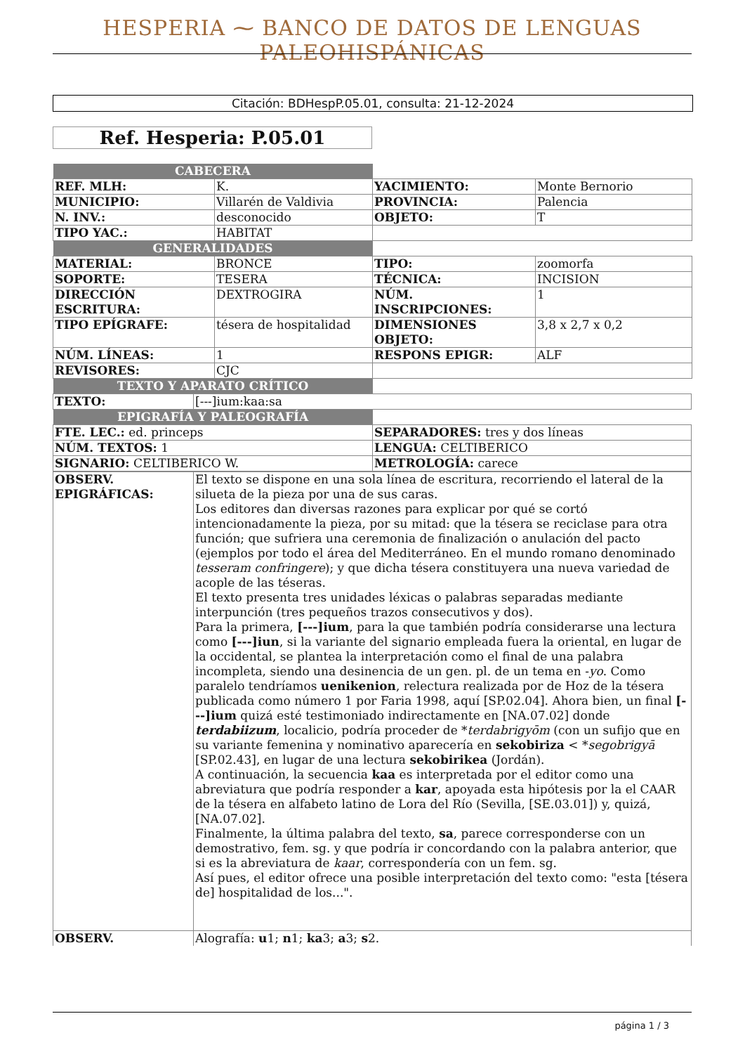HESPERIA ⁓ BANCO DE DATOS DE LENGUAS PALEOHISPÁNICAS
Citación: BDHespP.05.01, consulta: 21-12-2024
Ref. Hesperia: P.05.01
| CABECERA | | | |
| REF. MLH: | K. | YACIMIENTO: | Monte Bernorio |
| MUNICIPIO: | Villarén de Valdivia | PROVINCIA: | Palencia |
| N. INV.: | desconocido | OBJETO: | T |
| TIPO YAC.: | HABITAT | | |
| GENERALIDADES | | | |
| MATERIAL: | BRONCE | TIPO: | zoomorfa |
| SOPORTE: | TESERA | TÉCNICA: | INCISION |
| DIRECCIÓN ESCRITURA: | DEXTROGIRA | NÚM. INSCRIPCIONES: | 1 |
| TIPO EPÍGRAFE: | tésera de hospitalidad | DIMENSIONES OBJETO: | 3,8 x 2,7 x 0,2 |
| NÚM. LÍNEAS: | 1 | RESPONS EPIGR: | ALF |
| REVISORES: | CJC | | |
| TEXTO Y APARATO CRÍTICO | | | |
| TEXTO: | [---]ium:kaa:sa |
| EPIGRAFÍA Y PALEOGRAFÍA | |
| FTE. LEC.: ed. princeps | SEPARADORES: tres y dos líneas |
| NÚM. TEXTOS: 1 | LENGUA: CELTIBERICO |
| SIGNARIO: CELTIBERICO W. | METROLOGÍA: carece |
| OBSERV. EPIGRÁFICAS: | El texto se dispone en una sola línea de escritura, recorriendo el lateral de la silueta de la pieza por una de sus caras. Los editores dan diversas razones para explicar por qué se cortó intencionadamente la pieza, por su mitad: que la tésera se reciclase para otra función; que sufriera una ceremonia de finalización o anulación del pacto (ejemplos por todo el área del Mediterráneo. En el mundo romano denominado tesseram confringere ); y que dicha tésera constituyera una nueva variedad de acople de las téseras. El texto presenta tres unidades léxicas o palabras separadas mediante interpunción (tres pequeños trazos consecutivos y dos). Para la primera, [---]ium , para la que también podría considerarse una lectura como [---]iun , si la variante del signario empleada fuera la oriental, en lugar de la occidental, se plantea la interpretación como el final de una palabra incompleta, siendo una desinencia de un gen. pl. de un tema en - yo . Como paralelo tendríamos uenikenion , relectura realizada por de Hoz de la tésera publicada como número 1 por Faria 1998, aquí [SP.02.04]. Ahora bien, un final [---]ium quizá esté testimoniado indirectamente en [NA.07.02] donde terdabiizum , localicio, podría proceder de * terdabrigyōm (con un sufijo que en su variante femenina y nominativo aparecería en sekobiriza < * segobrigyā [SP.02.43], en lugar de una lectura sekobirikea (Jordán). A continuación, la secuencia kaa es interpretada por el editor como una abreviatura que podría responder a kar , apoyada esta hipótesis por la el CAAR de la tésera en alfabeto latino de Lora del Río (Sevilla, [SE.03.01]) y, quizá, [NA.07.02]. Finalmente, la última palabra del texto, sa , parece corresponderse con un demostrativo, fem. sg. y que podría ir concordando con la palabra anterior, que si es la abreviatura de kaar , correspondería con un fem. sg. Así pues, el editor ofrece una posible interpretación del texto como: "esta [tésera de] hospitalidad de los...". |
| OBSERV. | Alografía: u 1; n 1; ka 3; a 3; s 2. |
página 1 / 3